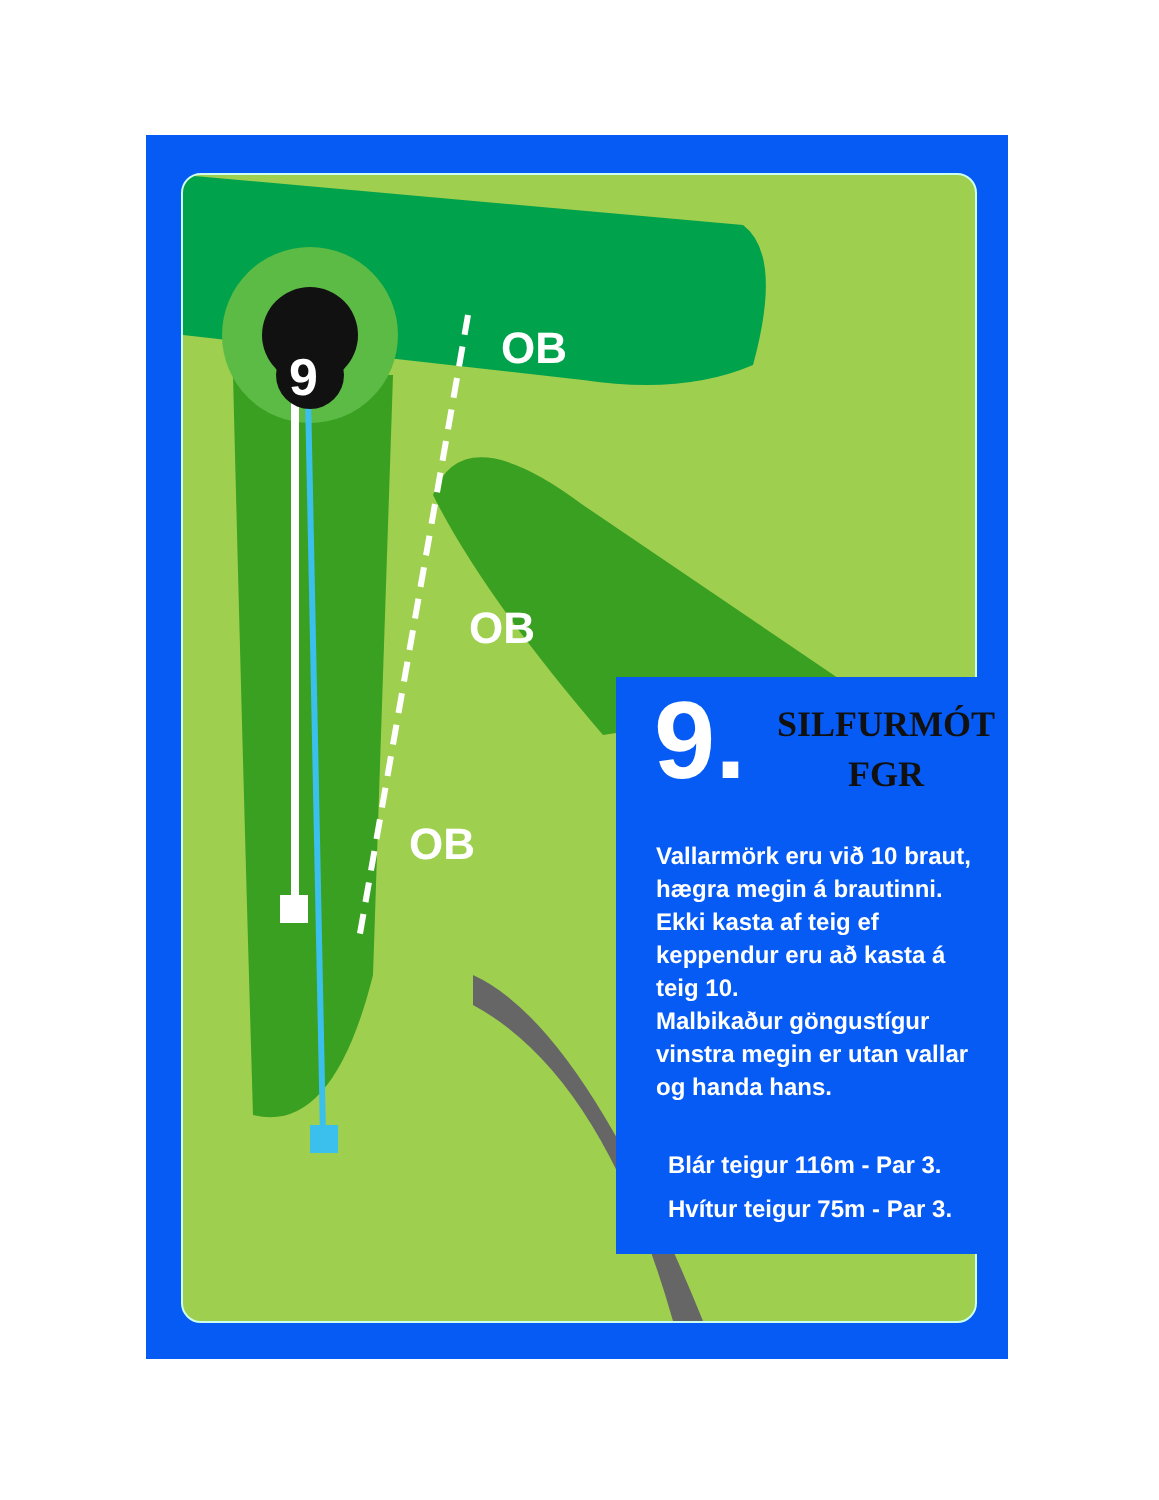9
OB
OB
OB
9.
SILFURMÓT
FGR
Vallarmörk eru við 10 braut, hægra megin á brautinni.
Ekki kasta af teig ef keppendur eru að kasta á teig 10.
Malbikaður göngustígur vinstra megin er utan vallar og handa hans.
Blár teigur 116m - Par 3.
Hvítur teigur 75m - Par 3.